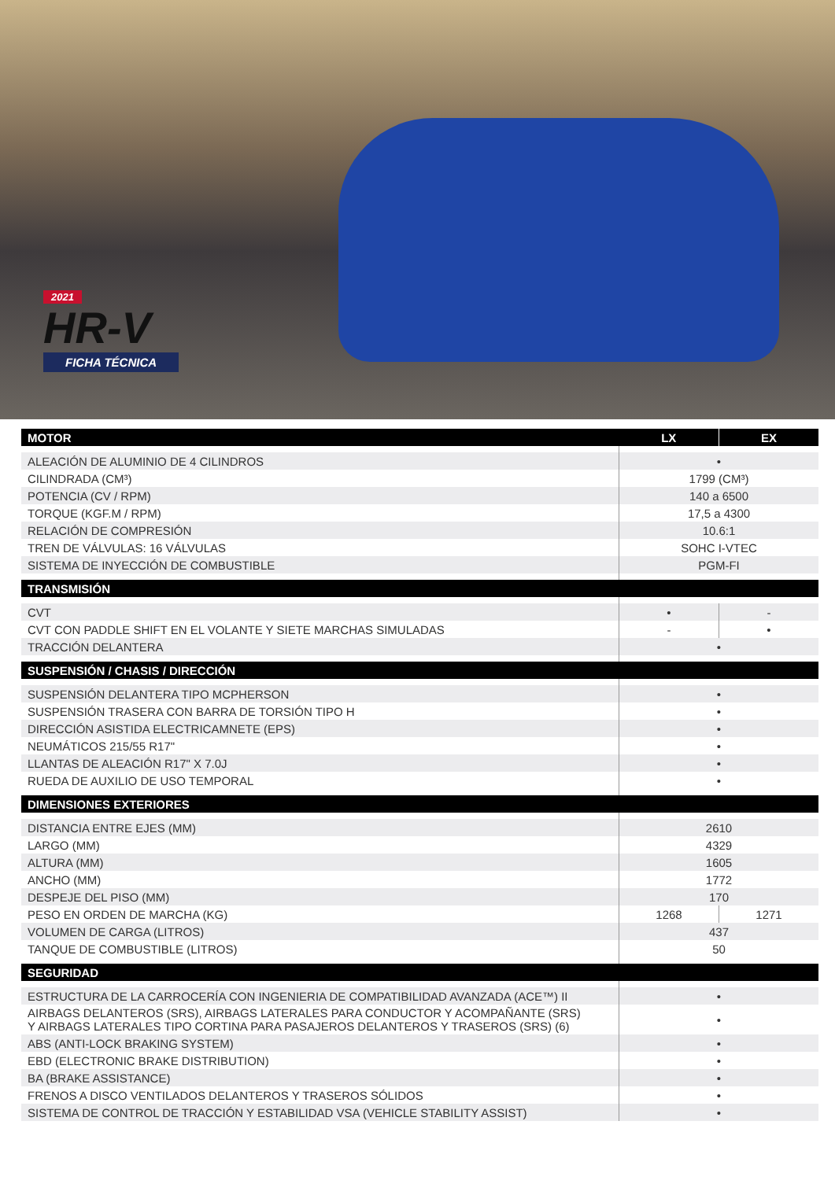2021
HR-V
FICHA TÉCNICA
| MOTOR | LX | EX |
| --- | --- | --- |
| ALEACIÓN DE ALUMINIO DE 4 CILINDROS | • | |
| CILINDRADA (CM³) | 1799 (CM³) | |
| POTENCIA (CV / RPM) | 140 a 6500 | |
| TORQUE (KGF.M / RPM) | 17,5 a 4300 | |
| RELACIÓN DE COMPRESIÓN | 10.6:1 | |
| TREN DE VÁLVULAS: 16 VÁLVULAS | SOHC I-VTEC | |
| SISTEMA DE INYECCIÓN DE COMBUSTIBLE | PGM-FI | |
| TRANSMISIÓN | | |
| CVT | • | - |
| CVT CON PADDLE SHIFT EN EL VOLANTE Y SIETE MARCHAS SIMULADAS | - | • |
| TRACCIÓN DELANTERA | • | |
| SUSPENSIÓN / CHASIS / DIRECCIÓN | | |
| SUSPENSIÓN DELANTERA TIPO MCPHERSON | • | |
| SUSPENSIÓN TRASERA CON BARRA DE TORSIÓN TIPO H | • | |
| DIRECCIÓN ASISTIDA ELECTRICAMNETE (EPS) | • | |
| NEUMÁTICOS 215/55 R17" | • | |
| LLANTAS DE ALEACIÓN R17" X 7.0J | • | |
| RUEDA DE AUXILIO DE USO TEMPORAL | • | |
| DIMENSIONES EXTERIORES | | |
| DISTANCIA ENTRE EJES (MM) | 2610 | |
| LARGO (MM) | 4329 | |
| ALTURA (MM) | 1605 | |
| ANCHO (MM) | 1772 | |
| DESPEJE DEL PISO (MM) | 170 | |
| PESO EN ORDEN DE MARCHA (KG) | 1268 | 1271 |
| VOLUMEN DE CARGA (LITROS) | 437 | |
| TANQUE DE COMBUSTIBLE (LITROS) | 50 | |
| SEGURIDAD | | |
| ESTRUCTURA DE LA CARROCERÍA CON INGENIERIA DE COMPATIBILIDAD AVANZADA (ACE™) II | • | |
| AIRBAGS DELANTEROS (SRS), AIRBAGS LATERALES PARA CONDUCTOR Y ACOMPAÑANTE (SRS) Y AIRBAGS LATERALES TIPO CORTINA PARA PASAJEROS DELANTEROS Y TRASEROS (SRS) (6) | • | |
| ABS (ANTI-LOCK BRAKING SYSTEM) | • | |
| EBD (ELECTRONIC BRAKE DISTRIBUTION) | • | |
| BA (BRAKE ASSISTANCE) | • | |
| FRENOS A DISCO VENTILADOS DELANTEROS Y TRASEROS SÓLIDOS | • | |
| SISTEMA DE CONTROL DE TRACCIÓN Y ESTABILIDAD VSA (VEHICLE STABILITY ASSIST) | • | |